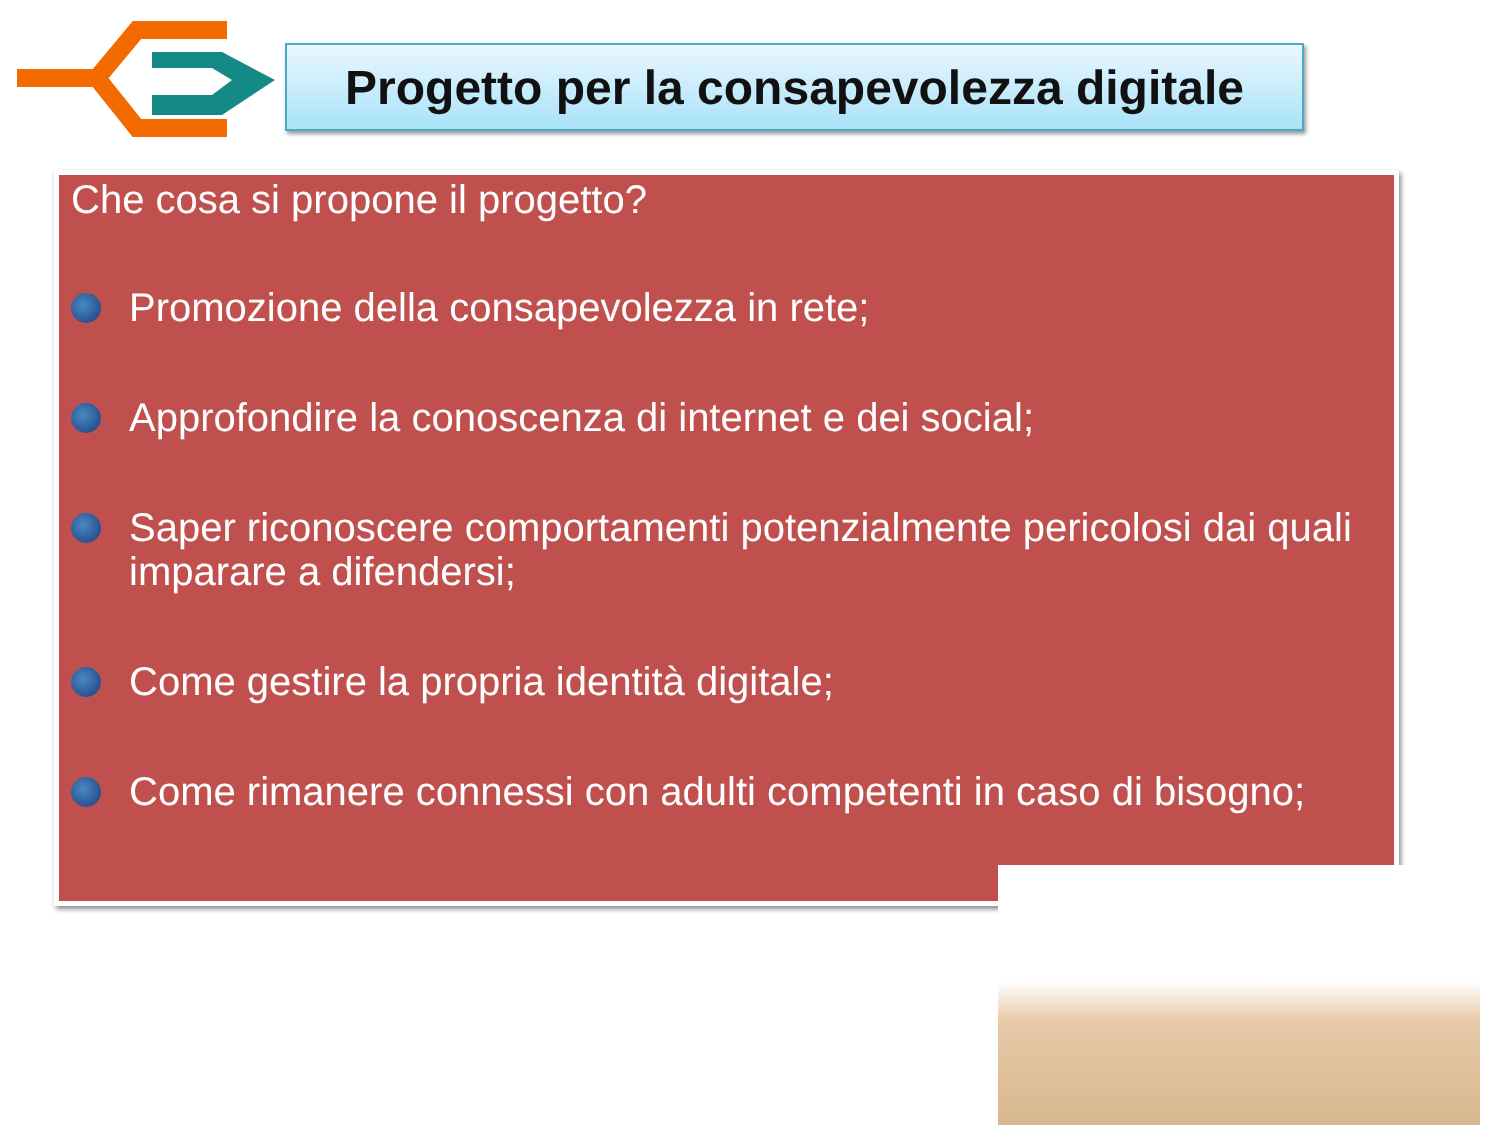Progetto per la consapevolezza digitale
Che cosa si propone il progetto?
Promozione della consapevolezza in rete;
Approfondire la conoscenza di internet e dei social;
Saper riconoscere comportamenti potenzialmente pericolosi dai quali imparare a difendersi;
Come gestire la propria identità digitale;
Come rimanere connessi con adulti competenti in caso di bisogno;